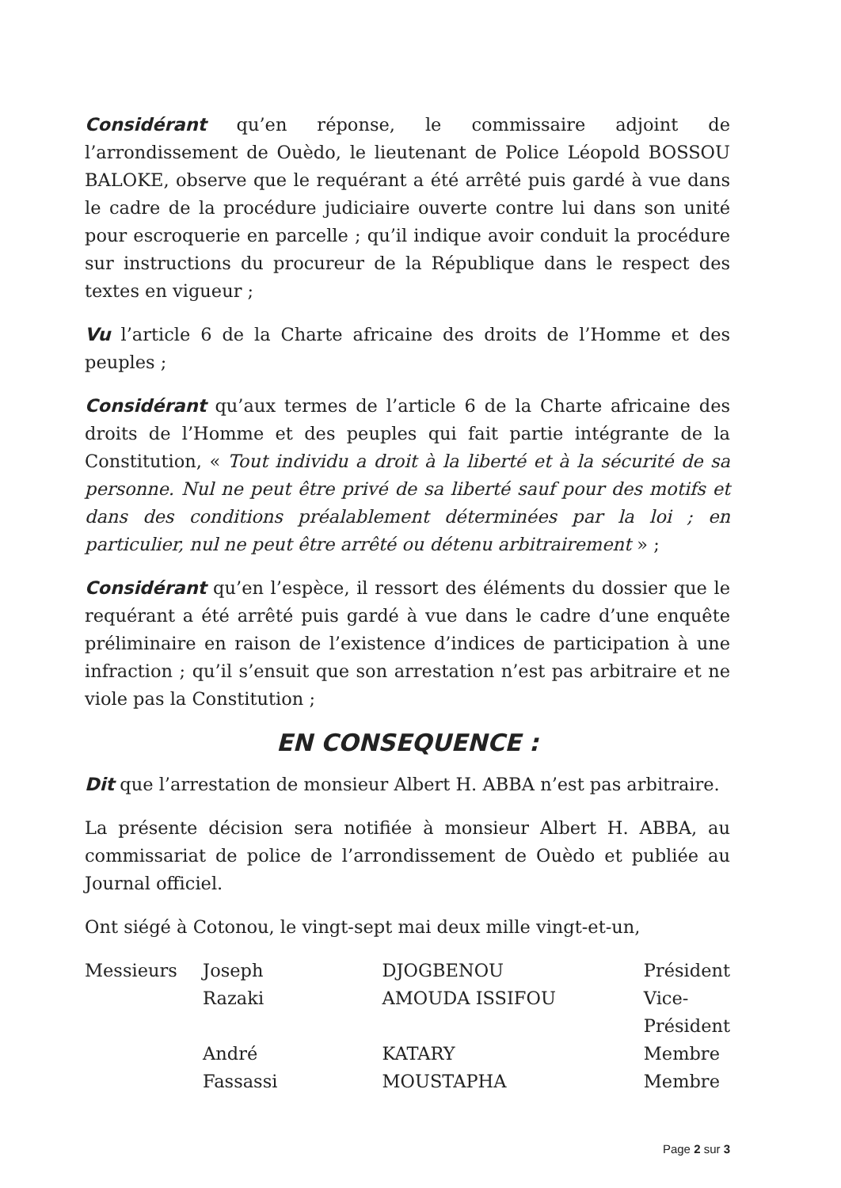Considérant qu’en réponse, le commissaire adjoint de l’arrondissement de Ouèdo, le lieutenant de Police Léopold BOSSOU BALOKE, observe que le requérant a été arrêté puis gardé à vue dans le cadre de la procédure judiciaire ouverte contre lui dans son unité pour escroquerie en parcelle ; qu’il indique avoir conduit la procédure sur instructions du procureur de la République dans le respect des textes en vigueur ;
Vu l’article 6 de la Charte africaine des droits de l’Homme et des peuples ;
Considérant qu’aux termes de l’article 6 de la Charte africaine des droits de l’Homme et des peuples qui fait partie intégrante de la Constitution, « Tout individu a droit à la liberté et à la sécurité de sa personne. Nul ne peut être privé de sa liberté sauf pour des motifs et dans des conditions préalablement déterminées par la loi ; en particulier, nul ne peut être arrêté ou détenu arbitrairement » ;
Considérant qu’en l’espèce, il ressort des éléments du dossier que le requérant a été arrêté puis gardé à vue dans le cadre d’une enquête préliminaire en raison de l’existence d’indices de participation à une infraction ; qu’il s’ensuit que son arrestation n’est pas arbitraire et ne viole pas la Constitution ;
EN CONSEQUENCE :
Dit que l’arrestation de monsieur Albert H. ABBA n’est pas arbitraire.
La présente décision sera notifiée à monsieur Albert H. ABBA, au commissariat de police de l’arrondissement de Ouèdo et publiée au Journal officiel.
Ont siégé à Cotonou, le vingt-sept mai deux mille vingt-et-un,
| Messieurs | Joseph | DJOGBENOU | Président |
| | Razaki | AMOUDA ISSIFOU | Vice-Président |
| | André | KATARY | Membre |
| | Fassassi | MOUSTAPHA | Membre |
Page 2 sur 3